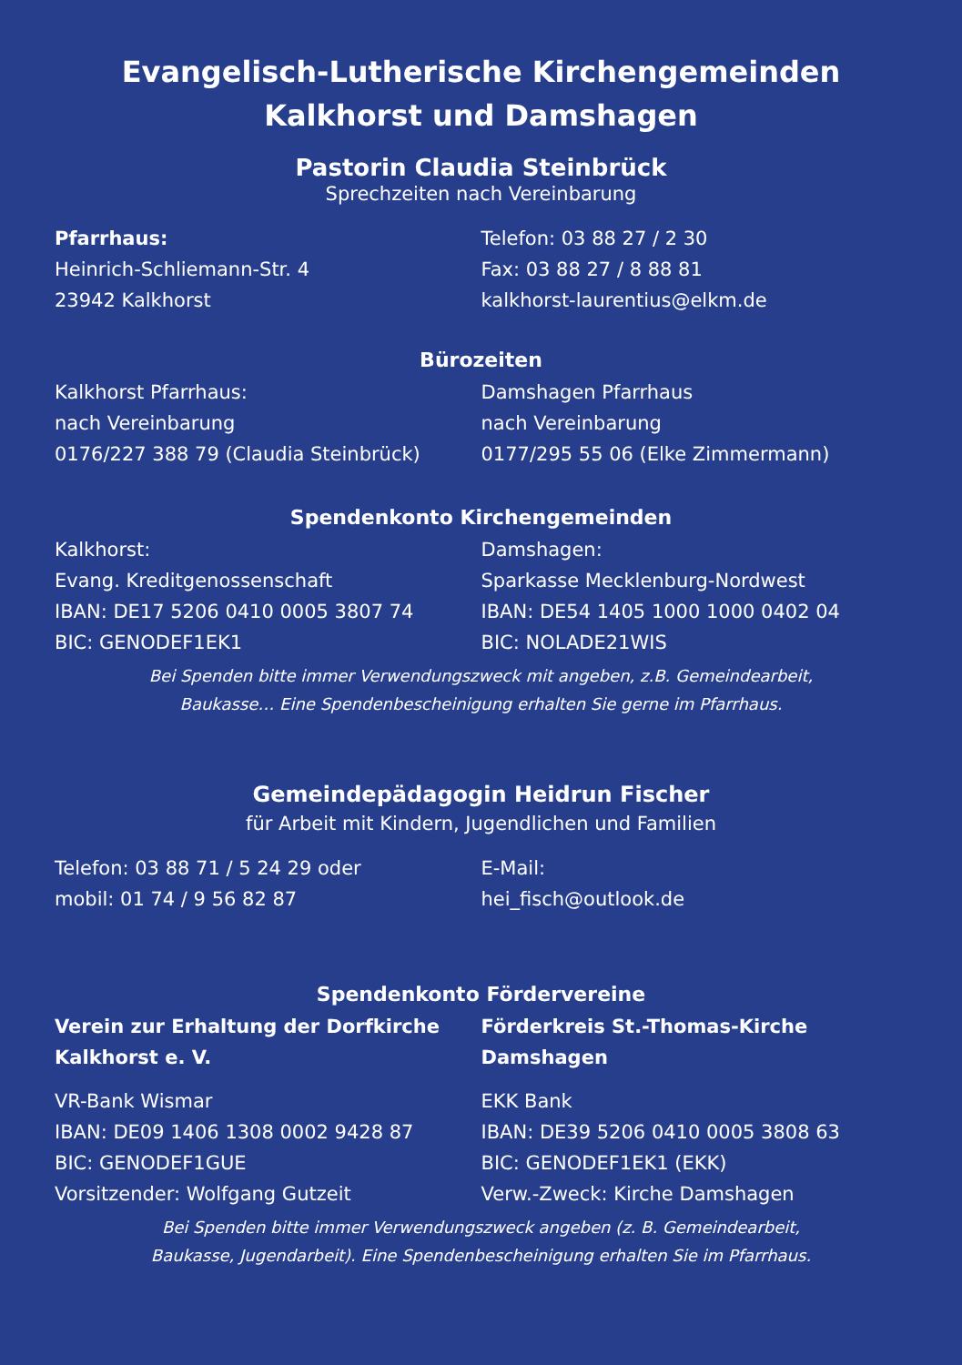Evangelisch-Lutherische Kirchengemeinden
Kalkhorst und Damshagen
Pastorin Claudia Steinbrück
Sprechzeiten nach Vereinbarung
Pfarrhaus:
Heinrich-Schliemann-Str. 4
23942 Kalkhorst
Telefon: 03 88 27 / 2 30
Fax: 03 88 27 / 8 88 81
kalkhorst-laurentius@elkm.de
Bürozeiten
Kalkhorst Pfarrhaus:
nach Vereinbarung
0176/227 388 79 (Claudia Steinbrück)
Damshagen Pfarrhaus
nach Vereinbarung
0177/295 55 06 (Elke Zimmermann)
Spendenkonto Kirchengemeinden
Kalkhorst:
Evang. Kreditgenossenschaft
IBAN: DE17 5206 0410 0005 3807 74
BIC: GENODEF1EK1
Damshagen:
Sparkasse Mecklenburg-Nordwest
IBAN: DE54 1405 1000 1000 0402 04
BIC: NOLADE21WIS
Bei Spenden bitte immer Verwendungszweck mit angeben, z.B. Gemeindearbeit,
Baukasse… Eine Spendenbescheinigung erhalten Sie gerne im Pfarrhaus.
Gemeindepädagogin Heidrun Fischer
für Arbeit mit Kindern, Jugendlichen und Familien
Telefon: 03 88 71 / 5 24 29 oder
mobil: 01 74 / 9 56 82 87
E-Mail:
hei_fisch@outlook.de
Spendenkonto Fördervereine
Verein zur Erhaltung der Dorfkirche
Kalkhorst e. V.
VR-Bank Wismar
IBAN: DE09 1406 1308 0002 9428 87
BIC: GENODEF1GUE
Vorsitzender: Wolfgang Gutzeit
Förderkreis St.-Thomas-Kirche
Damshagen
EKK Bank
IBAN: DE39 5206 0410 0005 3808 63
BIC: GENODEF1EK1 (EKK)
Verw.-Zweck: Kirche Damshagen
Bei Spenden bitte immer Verwendungszweck angeben (z. B. Gemeindearbeit,
Baukasse, Jugendarbeit). Eine Spendenbescheinigung erhalten Sie im Pfarrhaus.